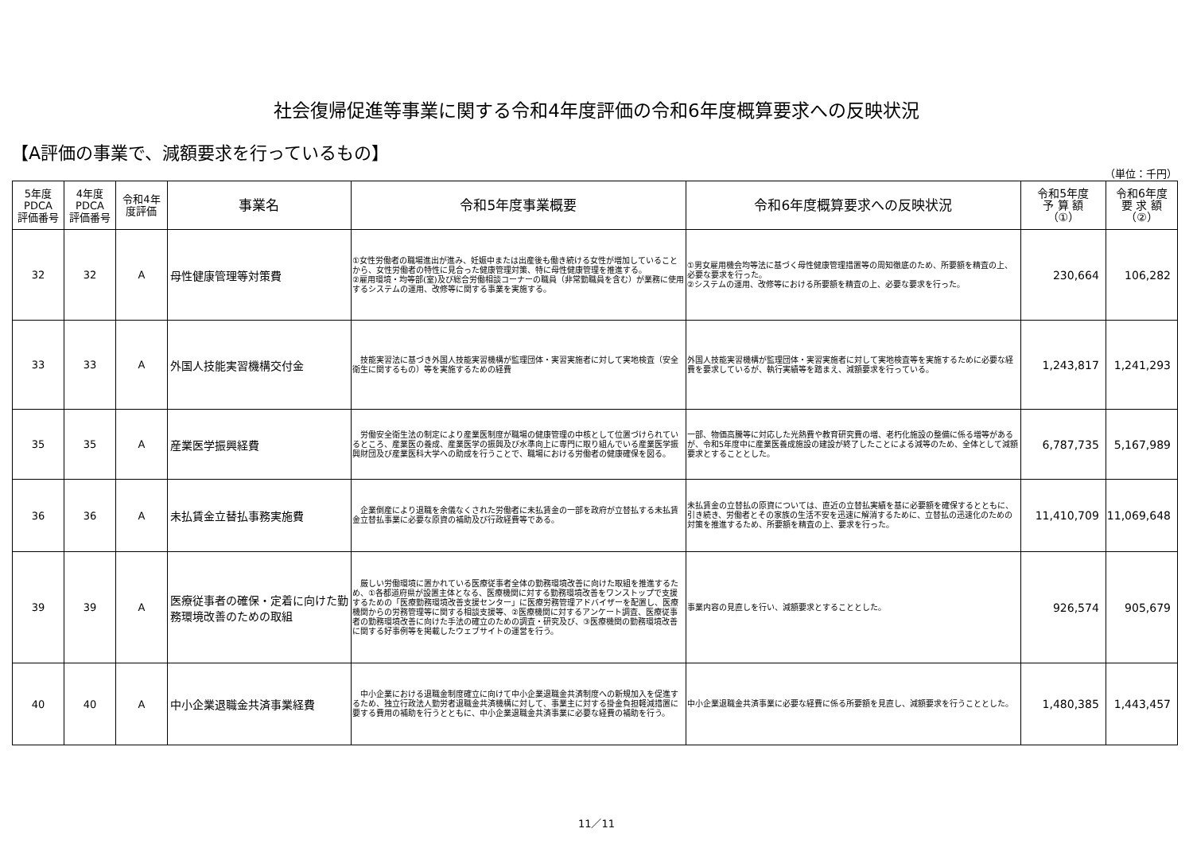社会復帰促進等事業に関する令和4年度評価の令和6年度概算要求への反映状況
【A評価の事業で、減額要求を行っているもの】
（単位：千円）
| 5年度 PDCA 評価番号 | 4年度 PDCA 評価番号 | 令和4年 度評価 | 事業名 | 令和5年度事業概要 | 令和6年度概算要求への反映状況 | 令和5年度 予 算 額 （①） | 令和6年度 要 求 額 （②） |
| --- | --- | --- | --- | --- | --- | --- | --- |
| 32 | 32 | A | 母性健康管理等対策費 | ①女性労働者の職場進出が進み、妊娠中または出産後も働き続ける女性が増加していることから、女性労働者の特性に見合った健康管理対策、特に母性健康管理を推進する。 ②雇用環境・均等部(室)及び総合労働相談コーナーの職員（非常勤職員を含む）が業務に使用するシステムの運用、改修等に関する事業を実施する。 | ①男女雇用機会均等法に基づく母性健康管理措置等の周知徹底のため、所要額を精査の上、必要な要求を行った。 ②システムの運用、改修等における所要額を精査の上、必要な要求を行った。 | 230,664 | 106,282 |
| 33 | 33 | A | 外国人技能実習機構交付金 | 技能実習法に基づき外国人技能実習機構が監理団体・実習実施者に対して実地検査（安全衛生に関するもの）等を実施するための経費 | 外国人技能実習機構が監理団体・実習実施者に対して実地検査等を実施するために必要な経費を要求しているが、執行実績等を踏まえ、減額要求を行っている。 | 1,243,817 | 1,241,293 |
| 35 | 35 | A | 産業医学振興経費 | 労働安全衛生法の制定により産業医制度が職場の健康管理の中核として位置づけられているところ、産業医の養成、産業医学の振興及び水準向上に専門に取り組んでいる産業医学振興財団及び産業医科大学への助成を行うことで、職場における労働者の健康確保を図る。 | 一部、物価高騰等に対応した光熱費や教育研究費の増、老朽化施設の整備に係る増等があるが、令和5年度中に産業医養成施設の建設が終了したことによる減等のため、全体として減額要求とすることとした。 | 6,787,735 | 5,167,989 |
| 36 | 36 | A | 未払賃金立替払事務実施費 | 企業倒産により退職を余儀なくされた労働者に未払賃金の一部を政府が立替払する未払賃金立替払事業に必要な原資の補助及び行政経費等である。 | 未払賃金の立替払の原資については、直近の立替払実績を基に必要額を確保するとともに、引き続き、労働者とその家族の生活不安を迅速に解消するために、立替払の迅速化のための対策を推進するため、所要額を精査の上、要求を行った。 | 11,410,709 | 11,069,648 |
| 39 | 39 | A | 医療従事者の確保・定着に向けた勤務環境改善のための取組 | 厳しい労働環境に置かれている医療従事者全体の勤務環境改善に向けた取組を推進するため、①各都道府県が設置主体となる、医療機関に対する勤務環境改善をワンストップで支援するための「医療勤務環境改善支援センター」に医療労務管理アドバイザーを配置し、医療機関からの労務管理等に関する相談支援等、②医療機関に対するアンケート調査、医療従事者の勤務環境改善に向けた手法の確立のための調査・研究及び、③医療機関の勤務環境改善に関する好事例等を掲載したウェブサイトの運営を行う。 | 事業内容の見直しを行い、減額要求とすることとした。 | 926,574 | 905,679 |
| 40 | 40 | A | 中小企業退職金共済事業経費 | 中小企業における退職金制度確立に向けて中小企業退職金共済制度への新規加入を促進するため、独立行政法人勤労者退職金共済機構に対して、事業主に対する掛金負担軽減措置に要する費用の補助を行うとともに、中小企業退職金共済事業に必要な経費の補助を行う。 | 中小企業退職金共済事業に必要な経費に係る所要額を見直し、減額要求を行うこととした。 | 1,480,385 | 1,443,457 |
11／11